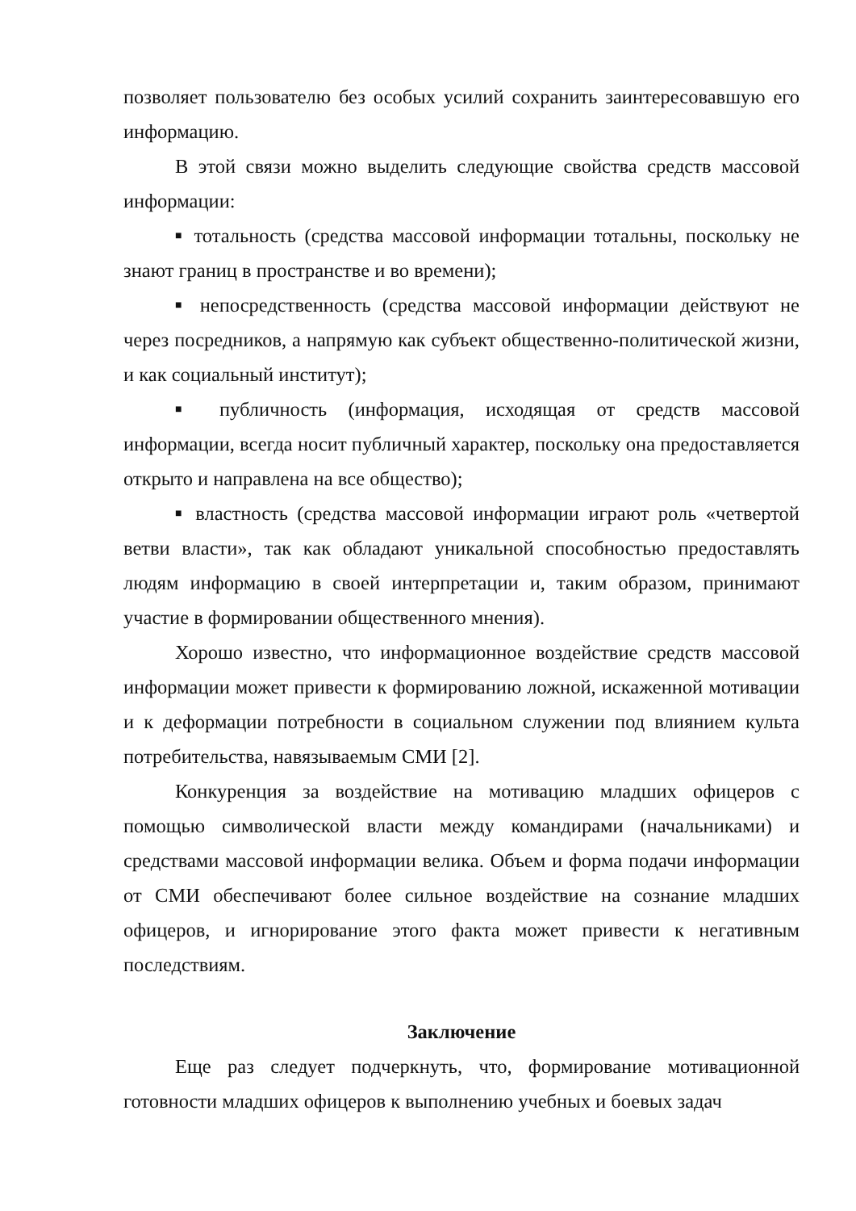позволяет пользователю без особых усилий сохранить заинтересовавшую его информацию.
В этой связи можно выделить следующие свойства средств массовой информации:
■ тотальность (средства массовой информации тотальны, поскольку не знают границ в пространстве и во времени);
■ непосредственность (средства массовой информации действуют не через посредников, а напрямую как субъект общественно-политической жизни, и как социальный институт);
■ публичность (информация, исходящая от средств массовой информации, всегда носит публичный характер, поскольку она предоставляется открыто и направлена на все общество);
■ властность (средства массовой информации играют роль «четвертой ветви власти», так как обладают уникальной способностью предоставлять людям информацию в своей интерпретации и, таким образом, принимают участие в формировании общественного мнения).
Хорошо известно, что информационное воздействие средств массовой информации может привести к формированию ложной, искаженной мотивации и к деформации потребности в социальном служении под влиянием культа потребительства, навязываемым СМИ [2].
Конкуренция за воздействие на мотивацию младших офицеров с помощью символической власти между командирами (начальниками) и средствами массовой информации велика. Объем и форма подачи информации от СМИ обеспечивают более сильное воздействие на сознание младших офицеров, и игнорирование этого факта может привести к негативным последствиям.
Заключение
Еще раз следует подчеркнуть, что, формирование мотивационной готовности младших офицеров к выполнению учебных и боевых задач